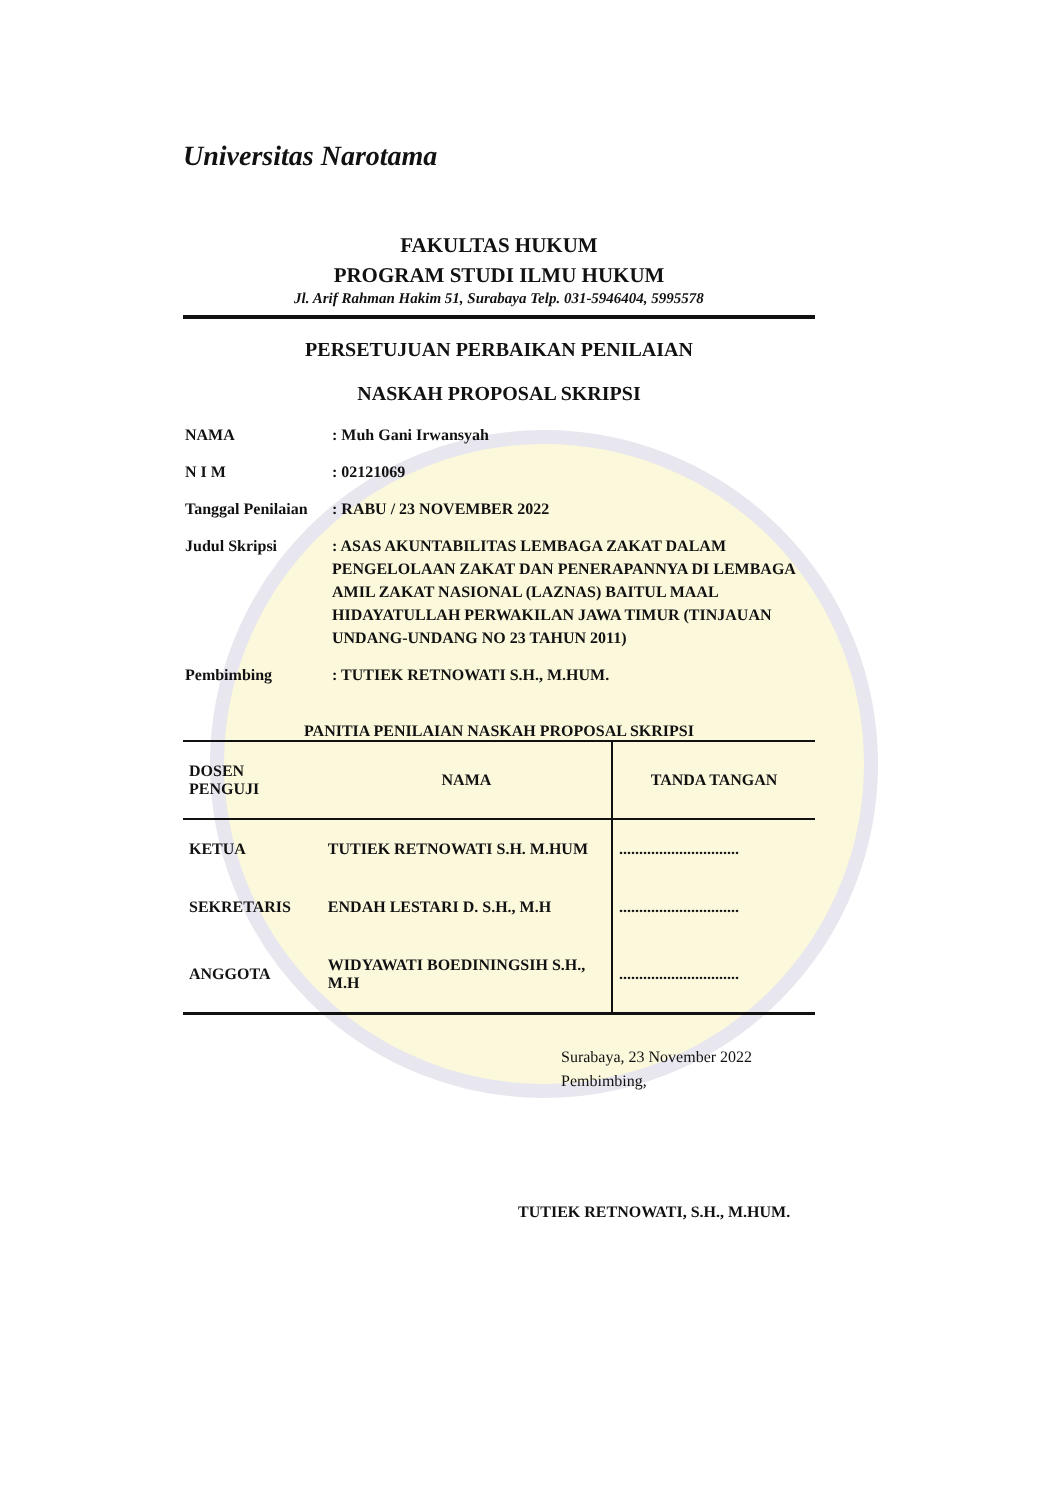Universitas Narotama
FAKULTAS HUKUM
PROGRAM STUDI ILMU HUKUM
Jl. Arif Rahman Hakim 51, Surabaya Telp. 031-5946404, 5995578
PERSETUJUAN PERBAIKAN PENILAIAN
NASKAH PROPOSAL SKRIPSI
| NAMA | : Muh Gani Irwansyah |
| N I M | : 02121069 |
| Tanggal Penilaian | : RABU / 23 NOVEMBER 2022 |
| Judul Skripsi | : ASAS AKUNTABILITAS LEMBAGA ZAKAT DALAM PENGELOLAAN ZAKAT DAN PENERAPANNYA DI LEMBAGA AMIL ZAKAT NASIONAL (LAZNAS) BAITUL MAAL HIDAYATULLAH PERWAKILAN JAWA TIMUR (TINJAUAN UNDANG-UNDANG NO 23 TAHUN 2011) |
| Pembimbing | : TUTIEK RETNOWATI S.H., M.HUM. |
PANITIA PENILAIAN NASKAH PROPOSAL SKRIPSI
| DOSEN PENGUJI | NAMA | TANDA TANGAN |
| --- | --- | --- |
| KETUA | TUTIEK RETNOWATI S.H. M.HUM | .............................. |
| SEKRETARIS | ENDAH LESTARI D. S.H., M.H | .............................. |
| ANGGOTA | WIDYAWATI BOEDININGSIH S.H., M.H | .............................. |
Surabaya, 23 November 2022
Pembimbing,
TUTIEK RETNOWATI, S.H., M.HUM.